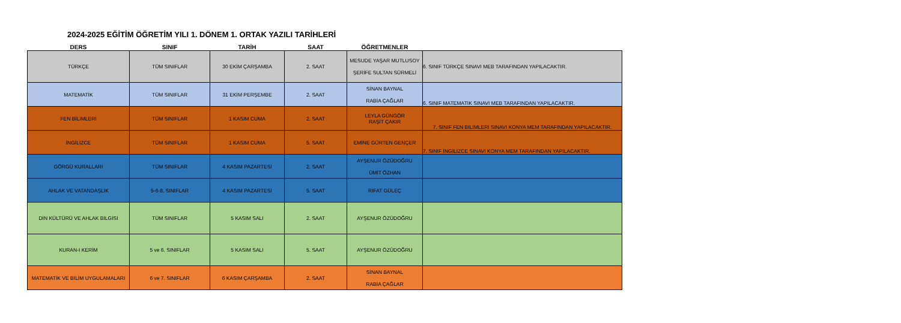2024-2025 EĞİTİM ÖĞRETİM YILI 1. DÖNEM 1. ORTAK YAZILI TARİHLERİ
| DERS | SINIF | TARİH | SAAT | ÖĞRETMENLER | |
| --- | --- | --- | --- | --- | --- |
| TÜRKÇE | TÜM SINIFLAR | 30 EKİM ÇARŞAMBA | 2. SAAT | MESUDE YAŞAR MUTLUSOY ŞERİFE SULTAN SÜRMELİ | 6. SINIF TÜRKÇE SINAVI MEB TARAFINDAN YAPILACAKTIR. |
| MATEMATİK | TÜM SINIFLAR | 31 EKİM PERŞEMBE | 2. SAAT | SİNAN BAYNAL RABİA ÇAĞLAR | 6. SINIF MATEMATİK SINAVI MEB TARAFINDAN YAPILACAKTIR. |
| FEN BİLİMLERİ | TÜM SINIFLAR | 1 KASIM CUMA | 2. SAAT | LEYLA GÜNGÖR RAŞİT ÇAKIR | 7. SINIF FEN BİLİMLERİ SINAVI KONYA MEM TARAFINDAN YAPILACAKTIR. |
| İNGİLİZCE | TÜM SINIFLAR | 1 KASIM CUMA | 5. SAAT | EMİNE GÜRTEN GENÇER | 7. SINIF İNGİLİZCE SINAVI KONYA MEM TARAFINDAN YAPILACAKTIR. |
| GÖRGÜ KURALLARI | TÜM SINIFLAR | 4 KASIM PAZARTESİ | 2. SAAT | AYŞENUR ÖZÜDOĞRU ÜMİT ÖZHAN | |
| AHLAK VE VATANDAŞLIK | 5-6-8. SINIFLAR | 4 KASIM PAZARTESİ | 5. SAAT | RIFAT GÜLEÇ | |
| DİN KÜLTÜRÜ VE AHLAK BİLGİSİ | TÜM SINIFLAR | 5 KASIM SALI | 2. SAAT | AYŞENUR ÖZÜDOĞRU | |
| KURAN-I KERİM | 5 ve 6. SINIFLAR | 5 KASIM SALI | 5. SAAT | AYŞENUR ÖZÜDOĞRU | |
| MATEMATİK VE BİLİM UYGULAMALARI | 6 ve 7. SINIFLAR | 6 KASIM ÇARŞAMBA | 2. SAAT | SİNAN BAYNAL RABİA ÇAĞLAR | |